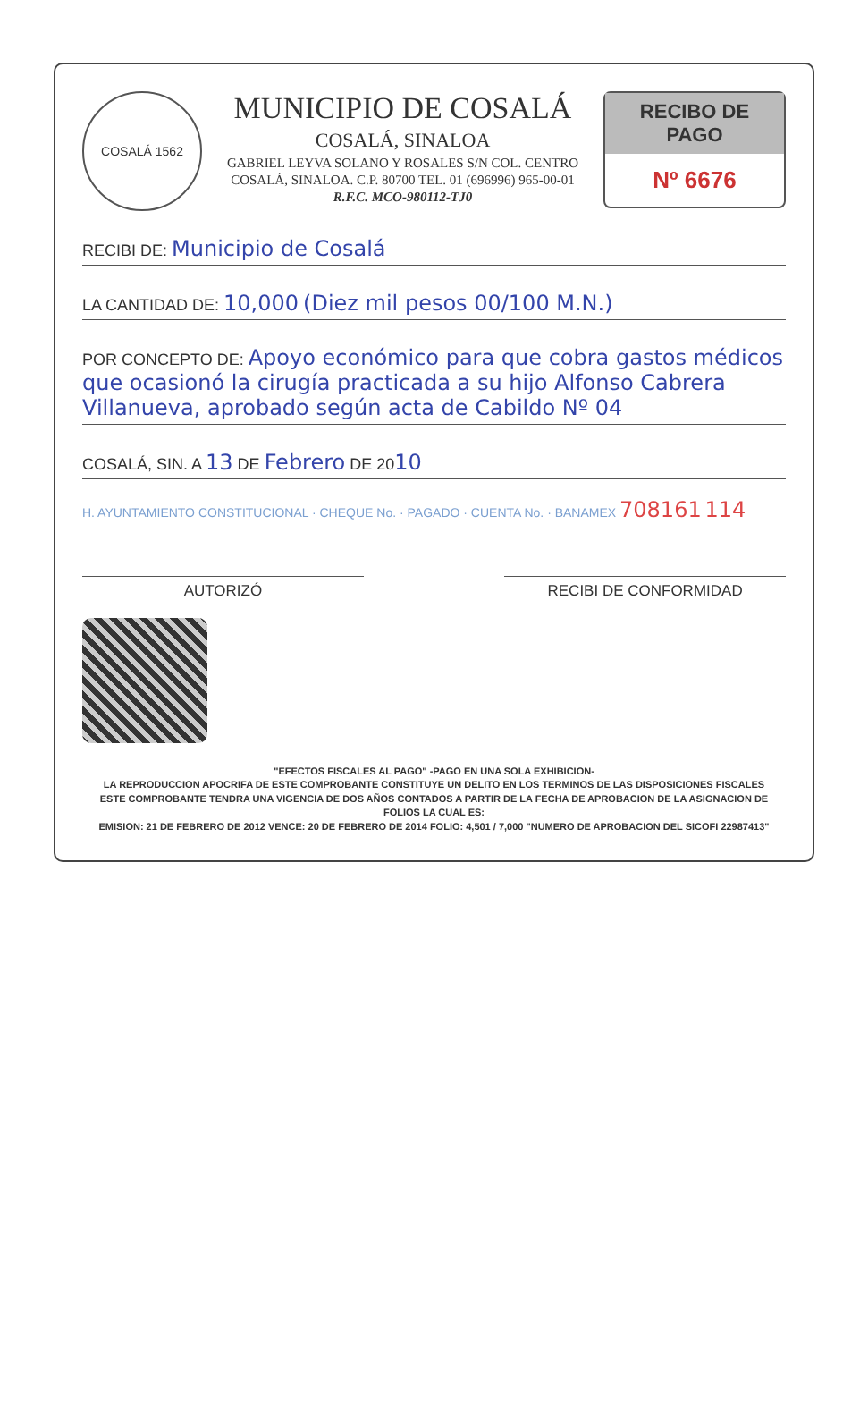COSALÁ 1562
MUNICIPIO DE COSALÁ
COSALÁ, SINALOA
GABRIEL LEYVA SOLANO Y ROSALES S/N COL. CENTRO
COSALÁ, SINALOA. C.P. 80700 TEL. 01 (696996) 965-00-01
R.F.C. MCO-980112-TJ0
RECIBO DE PAGO
Nº 6676
RECIBI DE: Municipio de Cosalá
LA CANTIDAD DE: 10,000 (Diez mil pesos 00/100 M.N.)
POR CONCEPTO DE: Apoyo económico para que cobra gastos médicos que ocasionó la cirugía practicada a su hijo Alfonso Cabrera Villanueva, aprobado según acta de Cabildo Nº 04
COSALÁ, SIN. A 13 DE Febrero DE 2010
H. AYUNTAMIENTO CONSTITUCIONAL · CHEQUE No. · PAGADO · CUENTA No. · BANAMEX 708161 114
AUTORIZÓ RECIBI DE CONFORMIDAD
"EFECTOS FISCALES AL PAGO" -PAGO EN UNA SOLA EXHIBICION-
LA REPRODUCCION APOCRIFA DE ESTE COMPROBANTE CONSTITUYE UN DELITO EN LOS TERMINOS DE LAS DISPOSICIONES FISCALES
ESTE COMPROBANTE TENDRA UNA VIGENCIA DE DOS AÑOS CONTADOS A PARTIR DE LA FECHA DE APROBACION DE LA ASIGNACION DE FOLIOS LA CUAL ES:
EMISION: 21 DE FEBRERO DE 2012 VENCE: 20 DE FEBRERO DE 2014 FOLIO: 4,501 / 7,000 "NUMERO DE APROBACION DEL SICOFI 22987413"